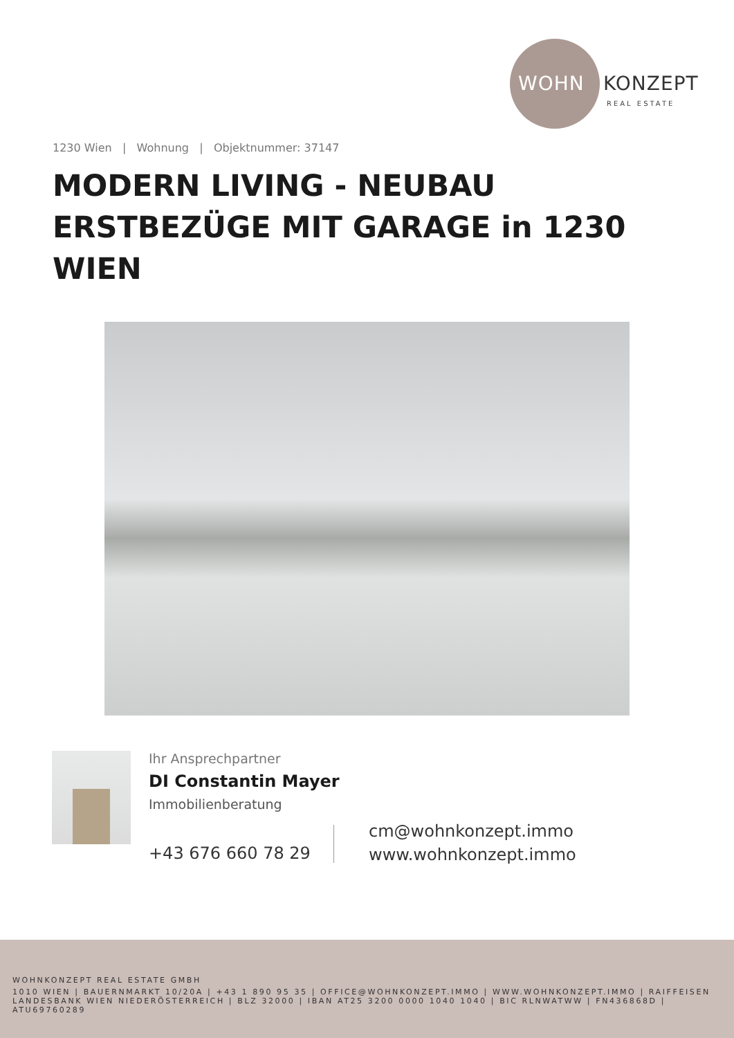WOHN KONZEPT
REAL ESTATE
1230 Wien | Wohnung | Objektnummer: 37147
MODERN LIVING - NEUBAU ERSTBEZÜGE MIT GARAGE in 1230 WIEN
Ihr Ansprechpartner
DI Constantin Mayer
Immobilienberatung
+43 676 660 78 29
cm@wohnkonzept.immo
www.wohnkonzept.immo
WOHNKONZEPT REAL ESTATE GMBH
1010 WIEN | BAUERNMARKT 10/20A | +43 1 890 95 35 | OFFICE@WOHNKONZEPT.IMMO | WWW.WOHNKONZEPT.IMMO | RAIFFEISEN LANDESBANK WIEN NIEDERÖSTERREICH | BLZ 32000 | IBAN AT25 3200 0000 1040 1040 | BIC RLNWATWW | FN436868D | ATU69760289